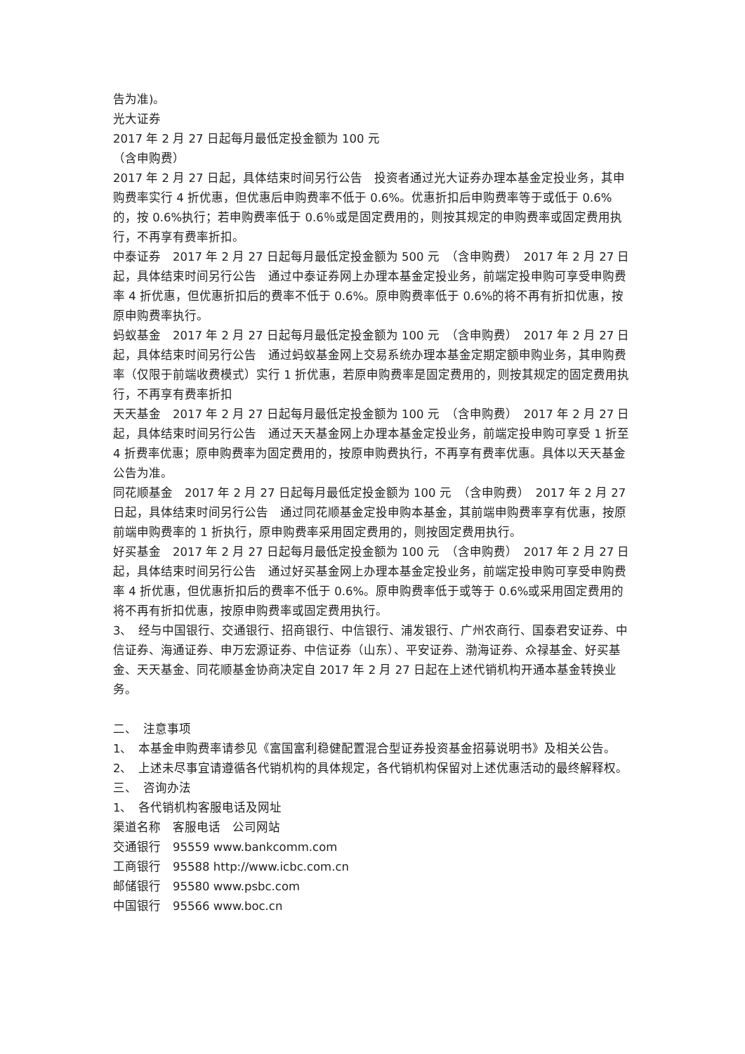告为准)。
光大证券
2017 年 2 月 27 日起每月最低定投金额为 100 元
（含申购费）
2017 年 2 月 27 日起，具体结束时间另行公告　投资者通过光大证券办理本基金定投业务，其申购费率实行 4 折优惠，但优惠后申购费率不低于 0.6%。优惠折扣后申购费率等于或低于 0.6%的，按 0.6%执行；若申购费率低于 0.6％或是固定费用的，则按其规定的申购费率或固定费用执行，不再享有费率折扣。
中泰证券　2017 年 2 月 27 日起每月最低定投金额为 500 元　（含申购费）　2017 年 2 月 27 日起，具体结束时间另行公告　通过中泰证券网上办理本基金定投业务，前端定投申购可享受申购费率 4 折优惠，但优惠折扣后的费率不低于 0.6%。原申购费率低于 0.6%的将不再有折扣优惠，按原申购费率执行。
蚂蚁基金　2017 年 2 月 27 日起每月最低定投金额为 100 元　（含申购费）　2017 年 2 月 27 日起，具体结束时间另行公告　通过蚂蚁基金网上交易系统办理本基金定期定额申购业务，其申购费率（仅限于前端收费模式）实行 1 折优惠，若原申购费率是固定费用的，则按其规定的固定费用执行，不再享有费率折扣
天天基金　2017 年 2 月 27 日起每月最低定投金额为 100 元　（含申购费）　2017 年 2 月 27 日起，具体结束时间另行公告　通过天天基金网上办理本基金定投业务，前端定投申购可享受 1 折至 4 折费率优惠；原申购费率为固定费用的，按原申购费执行，不再享有费率优惠。具体以天天基金公告为准。
同花顺基金　2017 年 2 月 27 日起每月最低定投金额为 100 元　（含申购费）　2017 年 2 月 27 日起，具体结束时间另行公告　通过同花顺基金定投申购本基金，其前端申购费率享有优惠，按原前端申购费率的 1 折执行，原申购费率采用固定费用的，则按固定费用执行。
好买基金　2017 年 2 月 27 日起每月最低定投金额为 100 元　（含申购费）　2017 年 2 月 27 日起，具体结束时间另行公告　通过好买基金网上办理本基金定投业务，前端定投申购可享受申购费率 4 折优惠，但优惠折扣后的费率不低于 0.6%。原申购费率低于或等于 0.6%或采用固定费用的将不再有折扣优惠，按原申购费率或固定费用执行。
3、　经与中国银行、交通银行、招商银行、中信银行、浦发银行、广州农商行、国泰君安证券、中信证券、海通证券、申万宏源证券、中信证券（山东）、平安证券、渤海证券、众禄基金、好买基金、天天基金、同花顺基金协商决定自 2017 年 2 月 27 日起在上述代销机构开通本基金转换业务。
二、　注意事项
1、　本基金申购费率请参见《富国富利稳健配置混合型证券投资基金招募说明书》及相关公告。
2、　上述未尽事宜请遵循各代销机构的具体规定，各代销机构保留对上述优惠活动的最终解释权。
三、　咨询办法
1、　各代销机构客服电话及网址
渠道名称　客服电话　公司网站
交通银行　95559 www.bankcomm.com
工商银行　95588 http://www.icbc.com.cn
邮储银行　95580 www.psbc.com
中国银行　95566 www.boc.cn